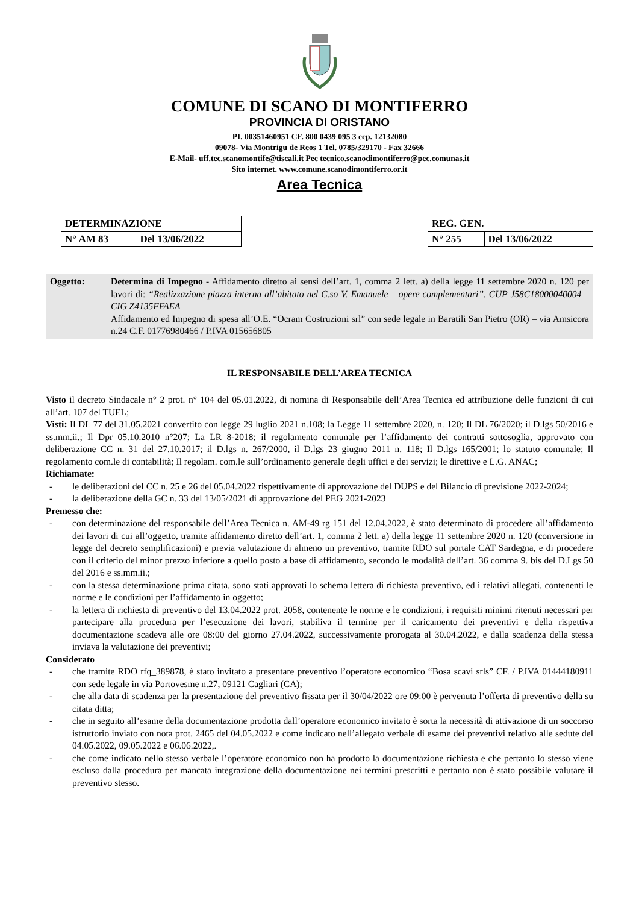COMUNE DI SCANO DI MONTIFERRO
PROVINCIA DI ORISTANO
PI. 00351460951 CF. 800 0439 095 3 ccp. 12132080
09078- Via Montrigu de Reos 1 Tel. 0785/329170 - Fax 32666
E-Mail- uff.tec.scanomontife@tiscali.it Pec tecnico.scanodimontiferro@pec.comunas.it
Sito internet. www.comune.scanodimontiferro.or.it
Area Tecnica
| DETERMINAZIONE | |
| N° AM 83 | Del 13/06/2022 |
| REG. GEN. | |
| N° 255 | Del 13/06/2022 |
| Oggetto: | Determina di Impegno - Affidamento diretto ai sensi dell’art. 1, comma 2 lett. a) della legge 11 settembre 2020 n. 120 per lavori di: “Realizzazione piazza interna all’abitato nel C.so V. Emanuele – opere complementari”. CUP J58C18000040004 – CIG Z4135FFAEA Affidamento ed Impegno di spesa all’O.E. “Ocram Costruzioni srl” con sede legale in Baratili San Pietro (OR) – via Amsicora n.24 C.F. 01776980466 / P.IVA 015656805 |
IL RESPONSABILE DELL’AREA TECNICA
Visto il decreto Sindacale n° 2 prot. n° 104 del 05.01.2022, di nomina di Responsabile dell’Area Tecnica ed attribuzione delle funzioni di cui all’art. 107 del TUEL;
Visti: Il DL 77 del 31.05.2021 convertito con legge 29 luglio 2021 n.108; la Legge 11 settembre 2020, n. 120; Il DL 76/2020; il D.lgs 50/2016 e ss.mm.ii.; Il Dpr 05.10.2010 n°207; La LR 8-2018; il regolamento comunale per l’affidamento dei contratti sottosoglia, approvato con deliberazione CC n. 31 del 27.10.2017; il D.lgs n. 267/2000, il D.lgs 23 giugno 2011 n. 118; Il D.lgs 165/2001; lo statuto comunale; Il regolamento com.le di contabilità; Il regolam. com.le sull’ordinamento generale degli uffici e dei servizi; le direttive e L.G. ANAC;
Richiamate:
- le deliberazioni del CC n. 25 e 26 del 05.04.2022 rispettivamente di approvazione del DUPS e del Bilancio di previsione 2022-2024;
- la deliberazione della GC n. 33 del 13/05/2021 di approvazione del PEG 2021-2023
Premesso che:
- con determinazione del responsabile dell’Area Tecnica n. AM-49 rg 151 del 12.04.2022, è stato determinato di procedere all’affidamento dei lavori di cui all’oggetto, tramite affidamento diretto dell’art. 1, comma 2 lett. a) della legge 11 settembre 2020 n. 120 (conversione in legge del decreto semplificazioni) e previa valutazione di almeno un preventivo, tramite RDO sul portale CAT Sardegna, e di procedere con il criterio del minor prezzo inferiore a quello posto a base di affidamento, secondo le modalità dell’art. 36 comma 9. bis del D.Lgs 50 del 2016 e ss.mm.ii.;
- con la stessa determinazione prima citata, sono stati approvati lo schema lettera di richiesta preventivo, ed i relativi allegati, contenenti le norme e le condizioni per l’affidamento in oggetto;
- la lettera di richiesta di preventivo del 13.04.2022 prot. 2058, contenente le norme e le condizioni, i requisiti minimi ritenuti necessari per partecipare alla procedura per l’esecuzione dei lavori, stabiliva il termine per il caricamento dei preventivi e della rispettiva documentazione scadeva alle ore 08:00 del giorno 27.04.2022, successivamente prorogata al 30.04.2022, e dalla scadenza della stessa inviava la valutazione dei preventivi;
Considerato
- che tramite RDO rfq_389878, è stato invitato a presentare preventivo l’operatore economico “Bosa scavi srls” CF. / P.IVA 01444180911 con sede legale in via Portovesme n.27, 09121 Cagliari (CA);
- che alla data di scadenza per la presentazione del preventivo fissata per il 30/04/2022 ore 09:00 è pervenuta l’offerta di preventivo della su citata ditta;
- che in seguito all’esame della documentazione prodotta dall’operatore economico invitato è sorta la necessità di attivazione di un soccorso istruttorio inviato con nota prot. 2465 del 04.05.2022 e come indicato nell’allegato verbale di esame dei preventivi relativo alle sedute del 04.05.2022, 09.05.2022 e 06.06.2022,.
- che come indicato nello stesso verbale l’operatore economico non ha prodotto la documentazione richiesta e che pertanto lo stesso viene escluso dalla procedura per mancata integrazione della documentazione nei termini prescritti e pertanto non è stato possibile valutare il preventivo stesso.